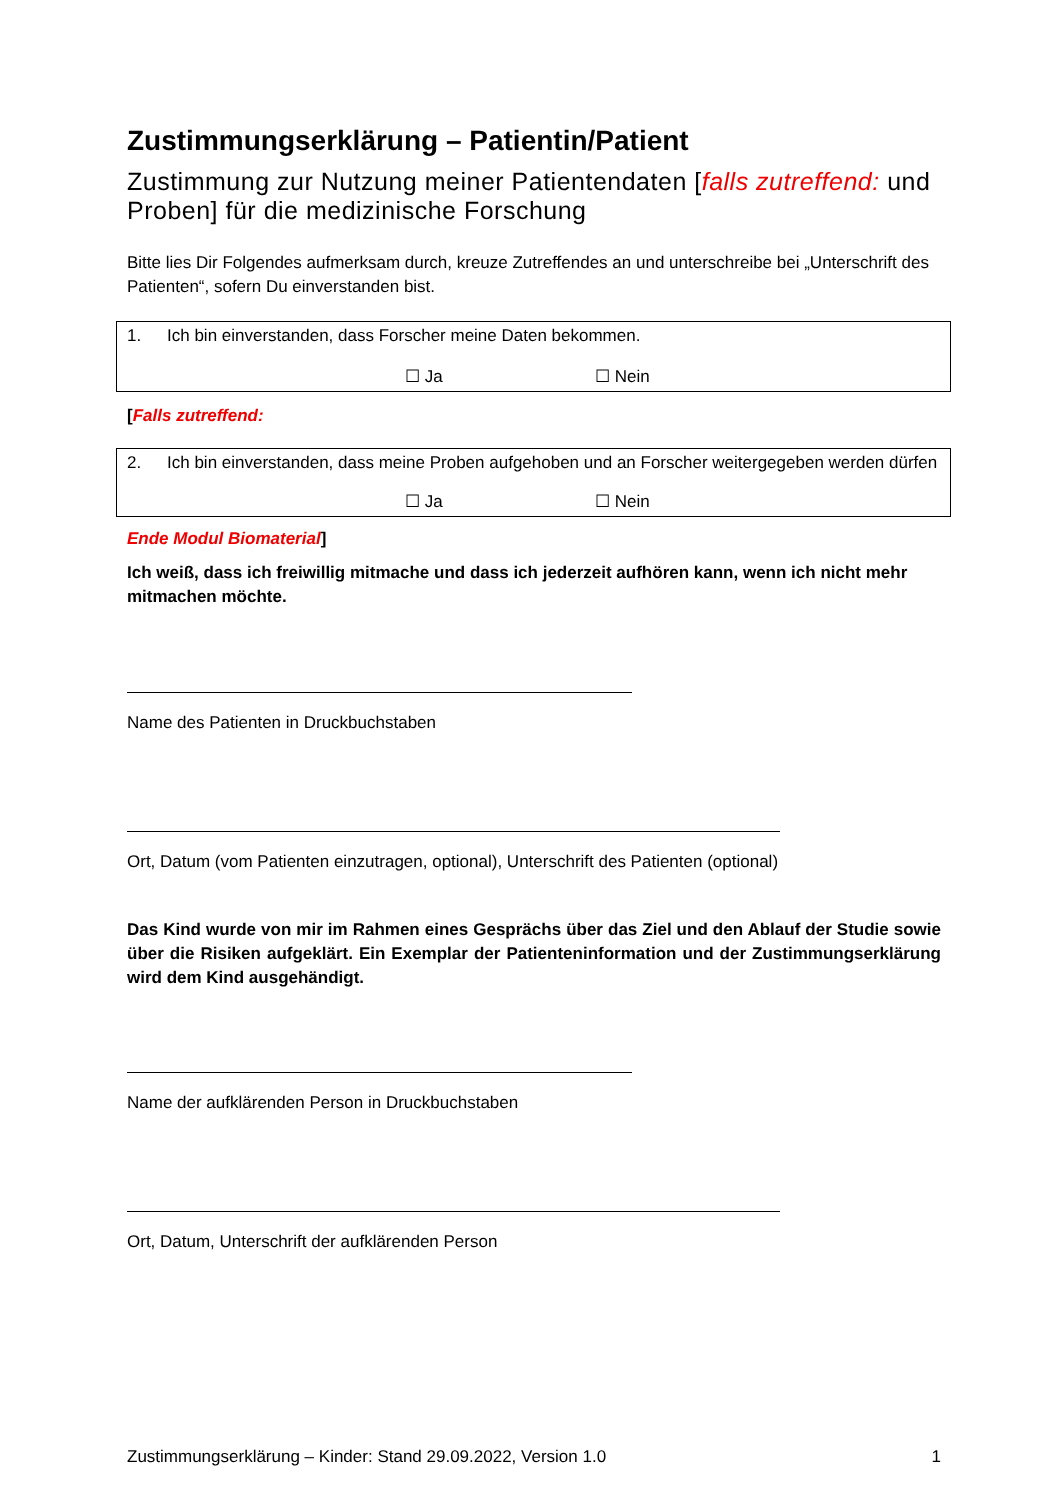Zustimmungserklärung – Patientin/Patient
Zustimmung zur Nutzung meiner Patientendaten [falls zutreffend: und Proben] für die medizinische Forschung
Bitte lies Dir Folgendes aufmerksam durch, kreuze Zutreffendes an und unterschreibe bei „Unterschrift des Patienten“, sofern Du einverstanden bist.
1. Ich bin einverstanden, dass Forscher meine Daten bekommen.
☐ Ja ☐ Nein
[Falls zutreffend:
2. Ich bin einverstanden, dass meine Proben aufgehoben und an Forscher weitergegeben werden dürfen
☐ Ja ☐ Nein
Ende Modul Biomaterial]
Ich weiß, dass ich freiwillig mitmache und dass ich jederzeit aufhören kann, wenn ich nicht mehr mitmachen möchte.
Name des Patienten in Druckbuchstaben
Ort, Datum (vom Patienten einzutragen, optional), Unterschrift des Patienten (optional)
Das Kind wurde von mir im Rahmen eines Gesprächs über das Ziel und den Ablauf der Studie sowie über die Risiken aufgeklärt. Ein Exemplar der Patienteninformation und der Zustimmungserklärung wird dem Kind ausgehändigt.
Name der aufklärenden Person in Druckbuchstaben
Ort, Datum, Unterschrift der aufklärenden Person
Zustimmungserklärung – Kinder: Stand 29.09.2022, Version 1.0 1